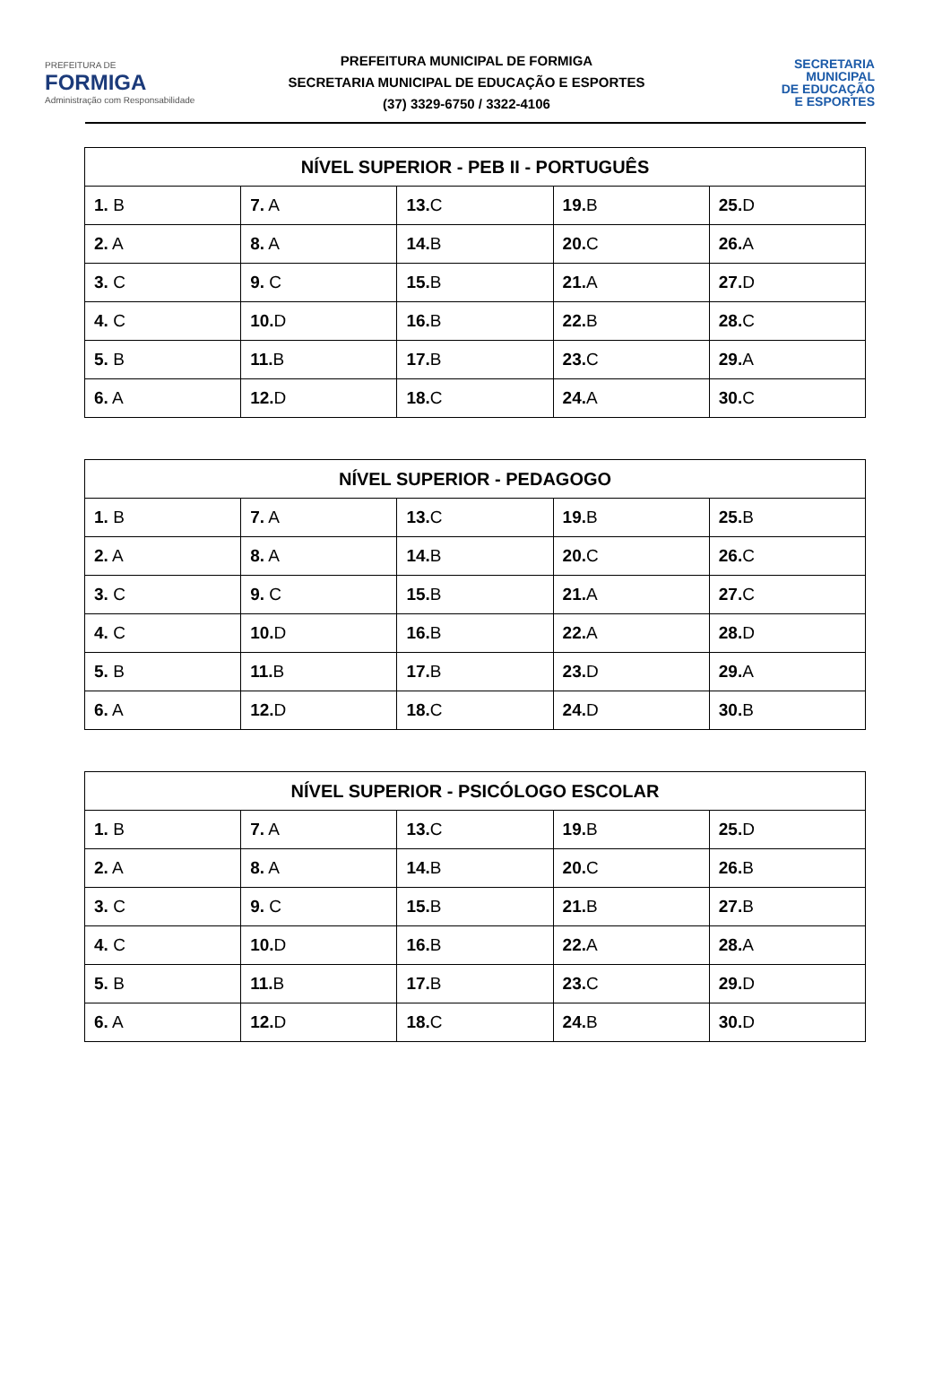PREFEITURA DE
FORMIGA
Administração com Responsabilidade
PREFEITURA MUNICIPAL DE FORMIGA
SECRETARIA MUNICIPAL DE EDUCAÇÃO E ESPORTES
(37) 3329-6750 / 3322-4106
SECRETARIA
MUNICIPAL
DE EDUCAÇÃO
E ESPORTES
| NÍVEL SUPERIOR - PEB II - PORTUGUÊS | | | | |
| --- | --- | --- | --- | --- |
| 1. B | 7. A | 13. C | 19. B | 25. D |
| 2. A | 8. A | 14. B | 20. C | 26. A |
| 3. C | 9. C | 15. B | 21. A | 27. D |
| 4. C | 10. D | 16. B | 22. B | 28. C |
| 5. B | 11. B | 17. B | 23. C | 29. A |
| 6. A | 12. D | 18. C | 24. A | 30. C |
| NÍVEL SUPERIOR - PEDAGOGO | | | | |
| --- | --- | --- | --- | --- |
| 1. B | 7. A | 13. C | 19. B | 25. B |
| 2. A | 8. A | 14. B | 20. C | 26. C |
| 3. C | 9. C | 15. B | 21. A | 27. C |
| 4. C | 10. D | 16. B | 22. A | 28. D |
| 5. B | 11. B | 17. B | 23. D | 29. A |
| 6. A | 12. D | 18. C | 24. D | 30. B |
| NÍVEL SUPERIOR - PSICÓLOGO ESCOLAR | | | | |
| --- | --- | --- | --- | --- |
| 1. B | 7. A | 13. C | 19. B | 25. D |
| 2. A | 8. A | 14. B | 20. C | 26. B |
| 3. C | 9. C | 15. B | 21. B | 27. B |
| 4. C | 10. D | 16. B | 22. A | 28. A |
| 5. B | 11. B | 17. B | 23. C | 29. D |
| 6. A | 12. D | 18. C | 24. B | 30. D |